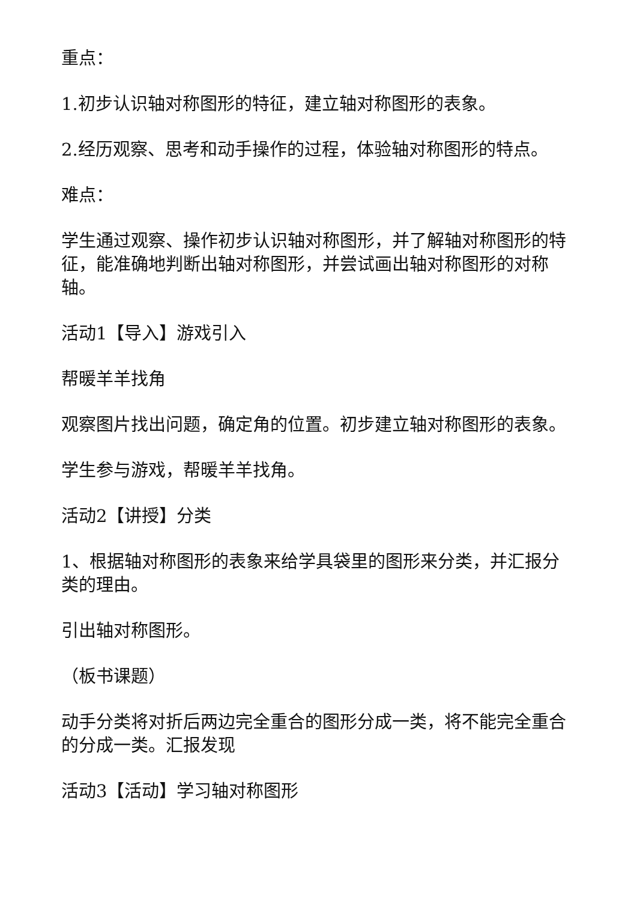重点：
1.初步认识轴对称图形的特征，建立轴对称图形的表象。
2.经历观察、思考和动手操作的过程，体验轴对称图形的特点。
难点：
学生通过观察、操作初步认识轴对称图形，并了解轴对称图形的特征，能准确地判断出轴对称图形，并尝试画出轴对称图形的对称轴。
活动1【导入】游戏引入
帮暖羊羊找角
观察图片找出问题，确定角的位置。初步建立轴对称图形的表象。
学生参与游戏，帮暖羊羊找角。
活动2【讲授】分类
1、根据轴对称图形的表象来给学具袋里的图形来分类，并汇报分类的理由。
引出轴对称图形。
（板书课题）
动手分类将对折后两边完全重合的图形分成一类，将不能完全重合的分成一类。汇报发现
活动3【活动】学习轴对称图形